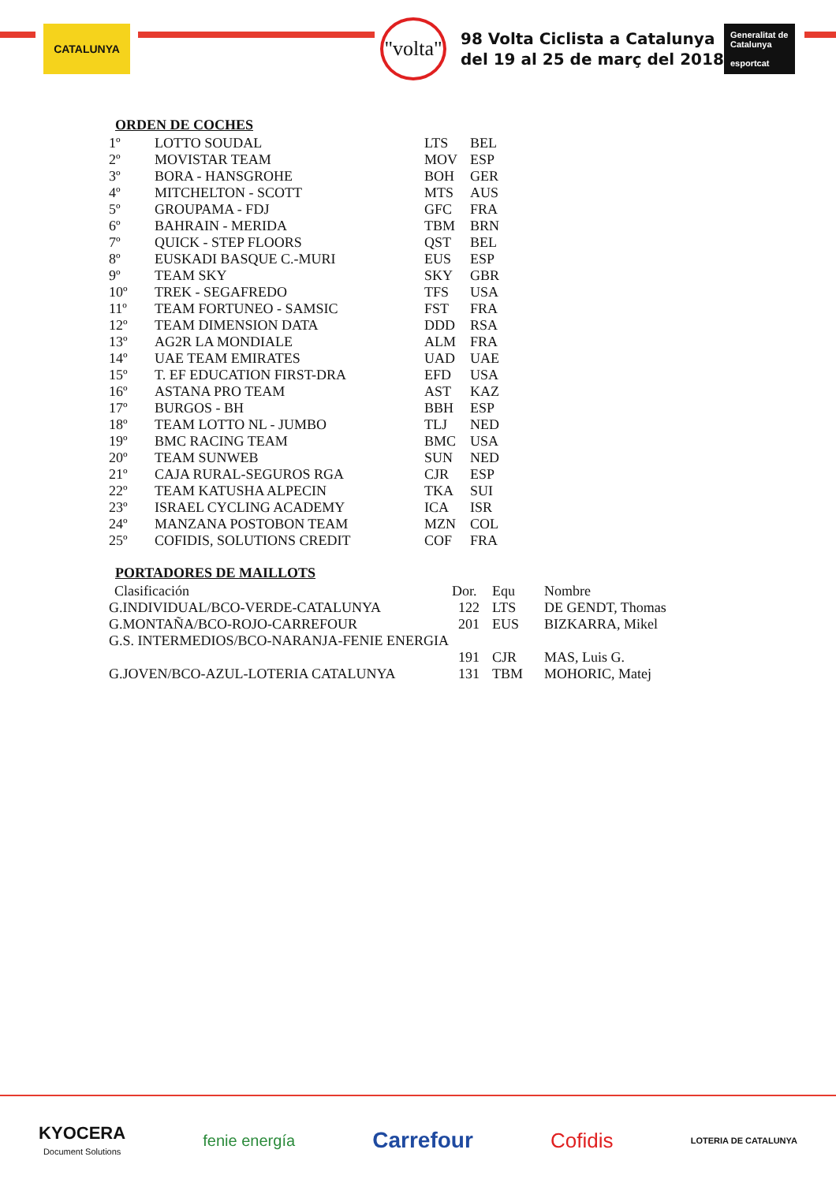CATALUNYA
"volta"
98 Volta Ciclista a Catalunya
del 19 al 25 de març del 2018
Generalitat de Catalunya
esportcat
ORDEN DE COCHES
| 1º | LOTTO SOUDAL | LTS | BEL |
| 2º | MOVISTAR TEAM | MOV | ESP |
| 3º | BORA - HANSGROHE | BOH | GER |
| 4º | MITCHELTON - SCOTT | MTS | AUS |
| 5º | GROUPAMA - FDJ | GFC | FRA |
| 6º | BAHRAIN - MERIDA | TBM | BRN |
| 7º | QUICK - STEP FLOORS | QST | BEL |
| 8º | EUSKADI BASQUE C.-MURI | EUS | ESP |
| 9º | TEAM SKY | SKY | GBR |
| 10º | TREK - SEGAFREDO | TFS | USA |
| 11º | TEAM FORTUNEO - SAMSIC | FST | FRA |
| 12º | TEAM DIMENSION DATA | DDD | RSA |
| 13º | AG2R LA MONDIALE | ALM | FRA |
| 14º | UAE TEAM EMIRATES | UAD | UAE |
| 15º | T. EF EDUCATION FIRST-DRA | EFD | USA |
| 16º | ASTANA PRO TEAM | AST | KAZ |
| 17º | BURGOS - BH | BBH | ESP |
| 18º | TEAM LOTTO NL - JUMBO | TLJ | NED |
| 19º | BMC RACING TEAM | BMC | USA |
| 20º | TEAM SUNWEB | SUN | NED |
| 21º | CAJA RURAL-SEGUROS RGA | CJR | ESP |
| 22º | TEAM KATUSHA ALPECIN | TKA | SUI |
| 23º | ISRAEL CYCLING ACADEMY | ICA | ISR |
| 24º | MANZANA POSTOBON TEAM | MZN | COL |
| 25º | COFIDIS, SOLUTIONS CREDIT | COF | FRA |
PORTADORES DE MAILLOTS
| Clasificación | Dor. | Equ | Nombre |
| G.INDIVIDUAL/BCO-VERDE-CATALUNYA | 122 | LTS | DE GENDT, Thomas |
| G.MONTAÑA/BCO-ROJO-CARREFOUR | 201 | EUS | BIZKARRA, Mikel |
| G.S. INTERMEDIOS/BCO-NARANJA-FENIE ENERGIA | | | |
| | 191 | CJR | MAS, Luis G. |
| G.JOVEN/BCO-AZUL-LOTERIA CATALUNYA | 131 | TBM | MOHORIC, Matej |
KYOCERA
Document Solutions
fenie energía
Carrefour Cofidis
LOTERIA DE CATALUNYA